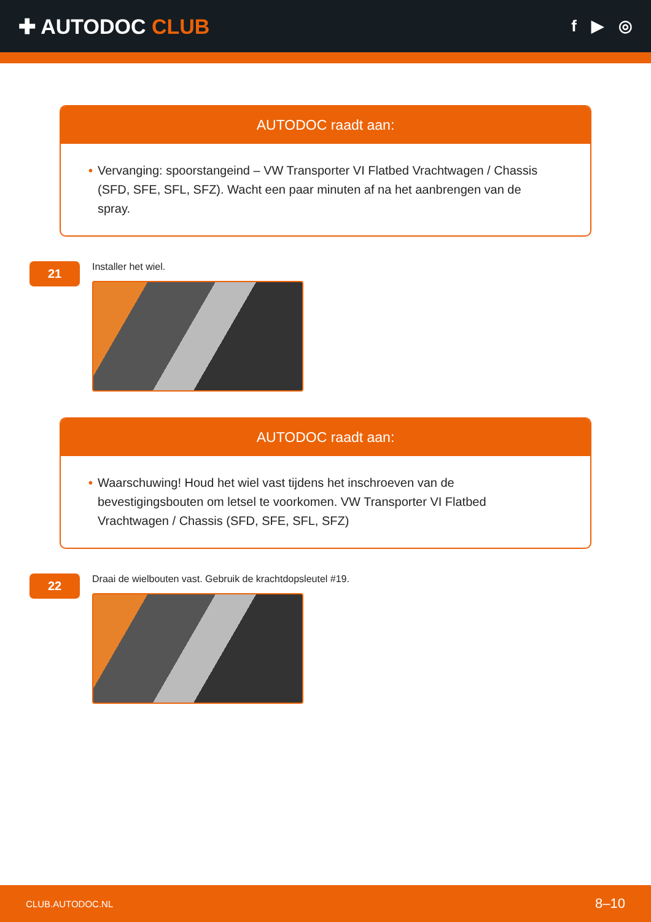✚ AUTODOC CLUB
f ▶ ◎
AUTODOC raadt aan:
• Vervanging: spoorstangeind – VW Transporter VI Flatbed Vrachtwagen / Chassis (SFD, SFE, SFL, SFZ). Wacht een paar minuten af na het aanbrengen van de spray.
21
Installer het wiel.
AUTODOC raadt aan:
• Waarschuwing! Houd het wiel vast tijdens het inschroeven van de
bevestigingsbouten om letsel te voorkomen. VW Transporter VI Flatbed
Vrachtwagen / Chassis (SFD, SFE, SFL, SFZ)
22
Draai de wielbouten vast. Gebruik de krachtdopsleutel #19.
CLUB.AUTODOC.NL 8–10